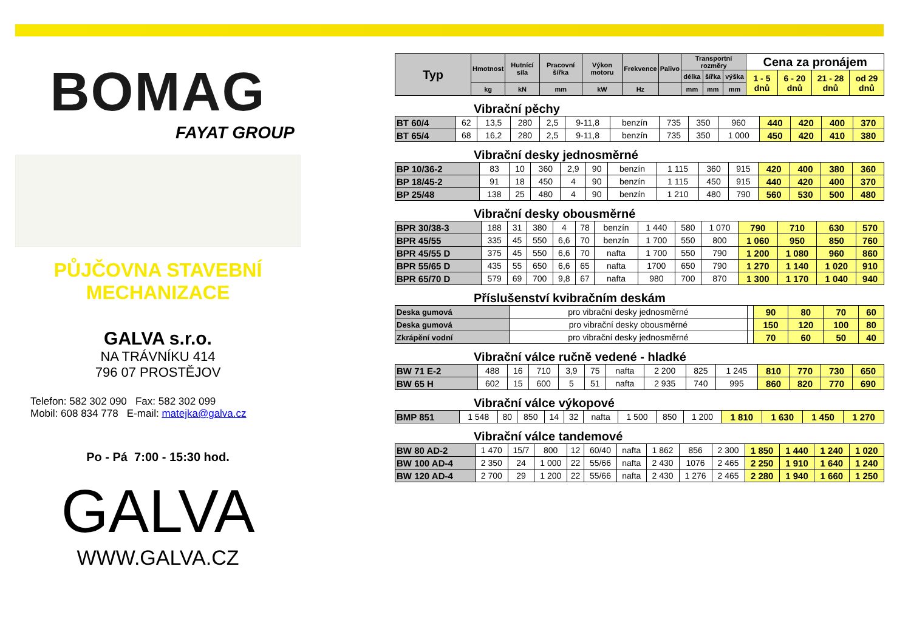BOMAG
FAYAT GROUP
PŮJČOVNA STAVEBNÍ
MECHANIZACE
GALVA s.r.o.
NA TRÁVNÍKU 414
796 07 PROSTĚJOV
Telefon: 582 302 090 Fax: 582 302 099
Mobil: 608 834 778 E-mail: matejka@galva.cz
Po - Pá 7:00 - 15:30 hod.
GALVA
WWW.GALVA.CZ
| Typ | Hmotnost | Hutnící síla | Pracovní šířka | Výkon motoru | Frekvence | Palivo | Transportní rozměry | | | Cena za pronájem | | | |
| --- | --- | --- | --- | --- | --- | --- | --- | --- | --- | --- | --- | --- | --- |
| | | | | | | | délka | šířka | výška | 1 - 5 dnů | 6 - 20 dnů | 21 - 28 dnů | od 29 dnů |
| | kg | kN | mm | kW | Hz | | mm | mm | mm | | | | |
Vibrační pěchy
| BT 60/4 | 62 | 13,5 | 280 | 2,5 | 9-11,8 | benzín | 735 | 350 | 960 | 440 | 420 | 400 | 370 |
| BT 65/4 | 68 | 16,2 | 280 | 2,5 | 9-11,8 | benzín | 735 | 350 | 1 000 | 450 | 420 | 410 | 380 |
Vibrační desky jednosměrné
| BP 10/36-2 | 83 | 10 | 360 | 2,9 | 90 | benzín | 1 115 | 360 | 915 | 420 | 400 | 380 | 360 |
| BP 18/45-2 | 91 | 18 | 450 | 4 | 90 | benzín | 1 115 | 450 | 915 | 440 | 420 | 400 | 370 |
| BP 25/48 | 138 | 25 | 480 | 4 | 90 | benzín | 1 210 | 480 | 790 | 560 | 530 | 500 | 480 |
Vibrační desky obousměrné
| BPR 30/38-3 | 188 | 31 | 380 | 4 | 78 | benzín | 1 440 | 580 | 1 070 | 790 | 710 | 630 | 570 |
| BPR 45/55 | 335 | 45 | 550 | 6,6 | 70 | benzín | 1 700 | 550 | 800 | 1 060 | 950 | 850 | 760 |
| BPR 45/55 D | 375 | 45 | 550 | 6,6 | 70 | nafta | 1 700 | 550 | 790 | 1 200 | 1 080 | 960 | 860 |
| BPR 55/65 D | 435 | 55 | 650 | 6,6 | 65 | nafta | 1700 | 650 | 790 | 1 270 | 1 140 | 1 020 | 910 |
| BPR 65/70 D | 579 | 69 | 700 | 9,8 | 67 | nafta | 980 | 700 | 870 | 1 300 | 1 170 | 1 040 | 940 |
Příslušenství kvibračním deskám
| Deska gumová | pro vibrační desky jednosměrné | | 90 | 80 | 70 | 60 |
| Deska gumová | pro vibrační desky obousměrné | | 150 | 120 | 100 | 80 |
| Zkrápění vodní | pro vibrační desky jednosměrné | | 70 | 60 | 50 | 40 |
Vibrační válce ručně vedené - hladké
| BW 71 E-2 | 488 | 16 | 710 | 3,9 | 75 | nafta | 2 200 | 825 | 1 245 | 810 | 770 | 730 | 650 |
| BW 65 H | 602 | 15 | 600 | 5 | 51 | nafta | 2 935 | 740 | 995 | 860 | 820 | 770 | 690 |
Vibrační válce výkopové
| BMP 851 | 1 548 | 80 | 850 | 14 | 32 | nafta | 1 500 | 850 | 1 200 | 1 810 | 1 630 | 1 450 | 1 270 |
Vibrační válce tandemové
| BW 80 AD-2 | 1 470 | 15/7 | 800 | 12 | 60/40 | nafta | 1 862 | 856 | 2 300 | 1 850 | 1 440 | 1 240 | 1 020 |
| BW 100 AD-4 | 2 350 | 24 | 1 000 | 22 | 55/66 | nafta | 2 430 | 1076 | 2 465 | 2 250 | 1 910 | 1 640 | 1 240 |
| BW 120 AD-4 | 2 700 | 29 | 1 200 | 22 | 55/66 | nafta | 2 430 | 1 276 | 2 465 | 2 280 | 1 940 | 1 660 | 1 250 |